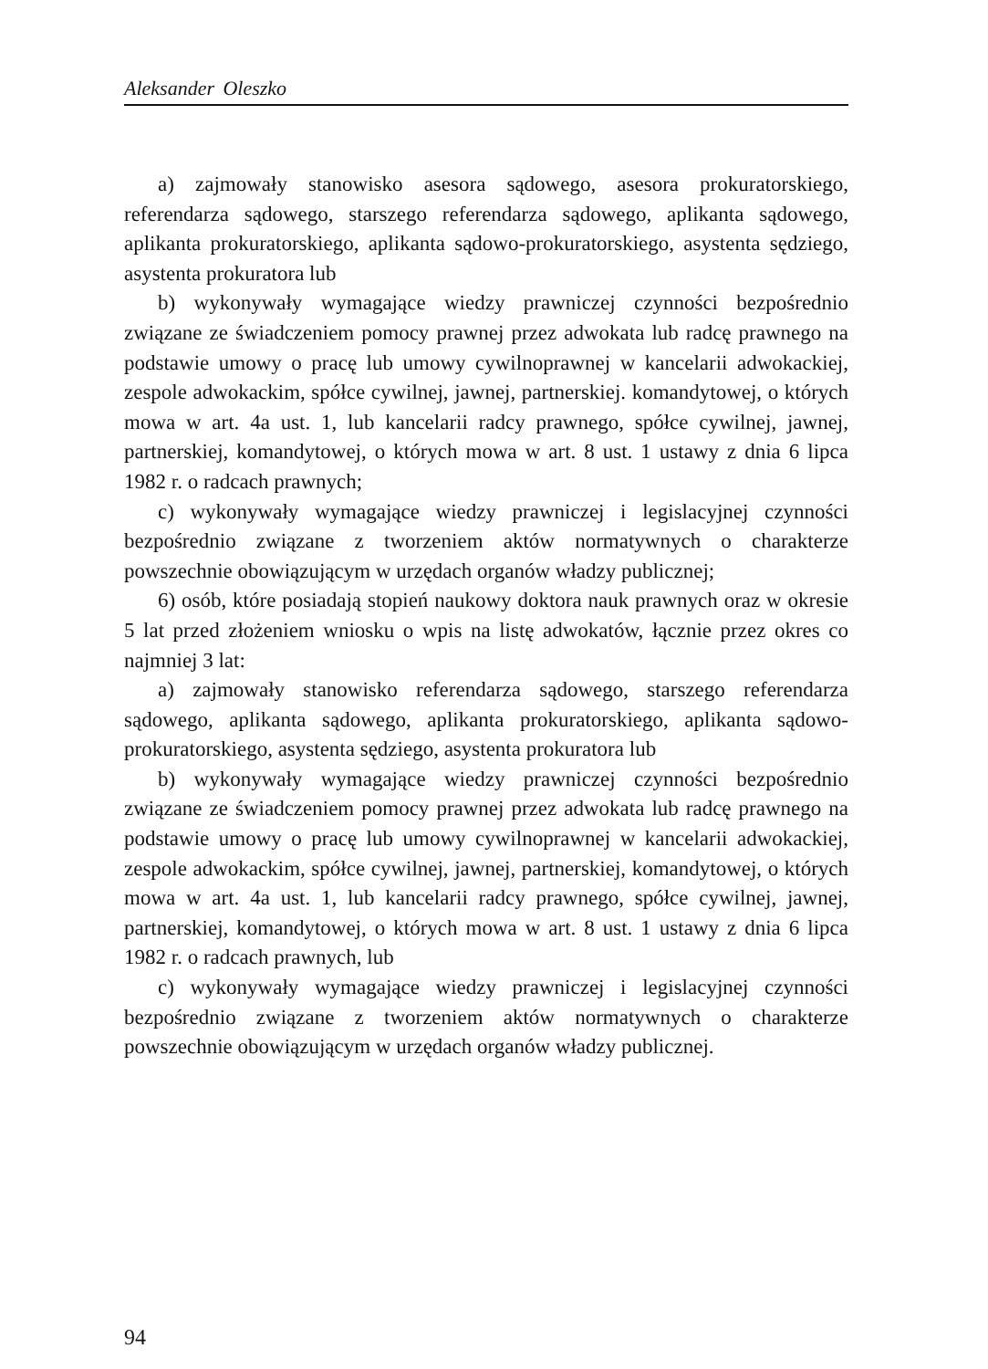Aleksander Oleszko
a) zajmowały stanowisko asesora sądowego, asesora prokuratorskiego, referendarza sądowego, starszego referendarza sądowego, aplikanta sądowego, aplikanta prokuratorskiego, aplikanta sądowo-prokuratorskiego, asystenta sędziego, asystenta prokuratora lub
b) wykonywały wymagające wiedzy prawniczej czynności bezpośrednio związane ze świadczeniem pomocy prawnej przez adwokata lub radcę prawnego na podstawie umowy o pracę lub umowy cywilnoprawnej w kancelarii adwokackiej, zespole adwokackim, spółce cywilnej, jawnej, partnerskiej. komandytowej, o których mowa w art. 4a ust. 1, lub kancelarii radcy prawnego, spółce cywilnej, jawnej, partnerskiej, komandytowej, o których mowa w art. 8 ust. 1 ustawy z dnia 6 lipca 1982 r. o radcach prawnych;
c) wykonywały wymagające wiedzy prawniczej i legislacyjnej czynności bezpośrednio związane z tworzeniem aktów normatywnych o charakterze powszechnie obowiązującym w urzędach organów władzy publicznej;
6) osób, które posiadają stopień naukowy doktora nauk prawnych oraz w okresie 5 lat przed złożeniem wniosku o wpis na listę adwokatów, łącznie przez okres co najmniej 3 lat:
a) zajmowały stanowisko referendarza sądowego, starszego referendarza sądowego, aplikanta sądowego, aplikanta prokuratorskiego, aplikanta sądowo-prokuratorskiego, asystenta sędziego, asystenta prokuratora lub
b) wykonywały wymagające wiedzy prawniczej czynności bezpośrednio związane ze świadczeniem pomocy prawnej przez adwokata lub radcę prawnego na podstawie umowy o pracę lub umowy cywilnoprawnej w kancelarii adwokackiej, zespole adwokackim, spółce cywilnej, jawnej, partnerskiej, komandytowej, o których mowa w art. 4a ust. 1, lub kancelarii radcy prawnego, spółce cywilnej, jawnej, partnerskiej, komandytowej, o których mowa w art. 8 ust. 1 ustawy z dnia 6 lipca 1982 r. o radcach prawnych, lub
c) wykonywały wymagające wiedzy prawniczej i legislacyjnej czynności bezpośrednio związane z tworzeniem aktów normatywnych o charakterze powszechnie obowiązującym w urzędach organów władzy publicznej.
94